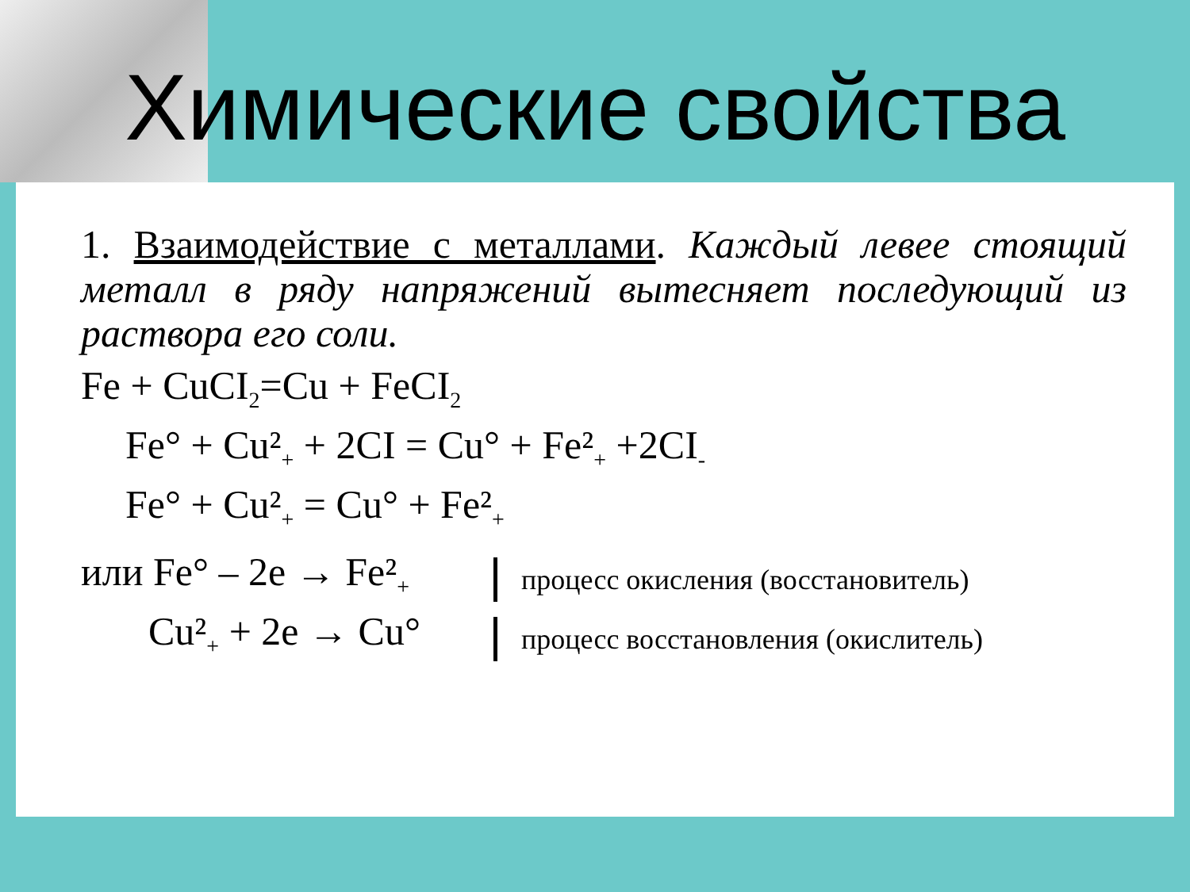Химические свойства
1. Взаимодействие с металлами. Каждый левее стоящий металл в ряду напряжений вытесняет последующий из раствора его соли.
Fe + CuCI<sub>2</sub>=Cu + FeCI<sub>2</sub>
Fe° + Cu²<sub>+</sub> + 2CI = Cu° + Fe²<sub>+</sub> +2CI<sub>-</sub>
Fe° + Cu²<sub>+</sub> = Cu° + Fe²<sub>+</sub>
или Fe° – 2e → Fe²<sub>+</sub>
процесс окисления (восстановитель)
Cu²<sub>+</sub> + 2e → Cu°
процесс восстановления (окислитель)